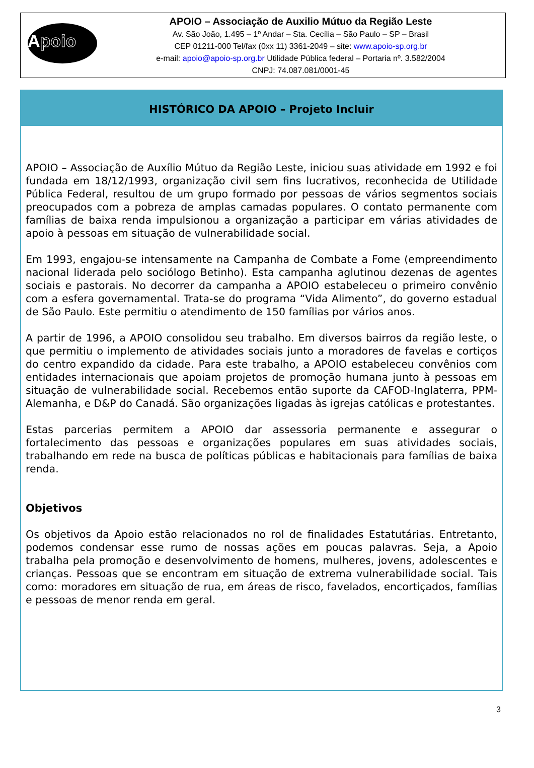Apoio
APOIO – Associação de Auxilio Mútuo da Região Leste
Av. São João, 1.495 – 1º Andar – Sta. Cecília – São Paulo – SP – Brasil
CEP 01211-000 Tel/fax (0xx 11) 3361-2049 – site: www.apoio-sp.org.br
e-mail: apoio@apoio-sp.org.br Utilidade Pública federal – Portaria nº. 3.582/2004
CNPJ: 74.087.081/0001-45
HISTÓRICO DA APOIO – Projeto Incluir
APOIO – Associação de Auxílio Mútuo da Região Leste, iniciou suas atividade em 1992 e foi fundada em 18/12/1993, organização civil sem fins lucrativos, reconhecida de Utilidade Pública Federal, resultou de um grupo formado por pessoas de vários segmentos sociais preocupados com a pobreza de amplas camadas populares. O contato permanente com famílias de baixa renda impulsionou a organização a participar em várias atividades de apoio à pessoas em situação de vulnerabilidade social.
Em 1993, engajou-se intensamente na Campanha de Combate a Fome (empreendimento nacional liderada pelo sociólogo Betinho). Esta campanha aglutinou dezenas de agentes sociais e pastorais. No decorrer da campanha a APOIO estabeleceu o primeiro convênio com a esfera governamental. Trata-se do programa “Vida Alimento”, do governo estadual de São Paulo. Este permitiu o atendimento de 150 famílias por vários anos.
A partir de 1996, a APOIO consolidou seu trabalho. Em diversos bairros da região leste, o que permitiu o implemento de atividades sociais junto a moradores de favelas e cortiços do centro expandido da cidade. Para este trabalho, a APOIO estabeleceu convênios com entidades internacionais que apoiam projetos de promoção humana junto à pessoas em situação de vulnerabilidade social. Recebemos então suporte da CAFOD-Inglaterra, PPM-Alemanha, e D&P do Canadá. São organizações ligadas às igrejas católicas e protestantes.
Estas parcerias permitem a APOIO dar assessoria permanente e assegurar o fortalecimento das pessoas e organizações populares em suas atividades sociais, trabalhando em rede na busca de políticas públicas e habitacionais para famílias de baixa renda.
Objetivos
Os objetivos da Apoio estão relacionados no rol de finalidades Estatutárias. Entretanto, podemos condensar esse rumo de nossas ações em poucas palavras. Seja, a Apoio trabalha pela promoção e desenvolvimento de homens, mulheres, jovens, adolescentes e crianças. Pessoas que se encontram em situação de extrema vulnerabilidade social. Tais como: moradores em situação de rua, em áreas de risco, favelados, encortiçados, famílias e pessoas de menor renda em geral.
3